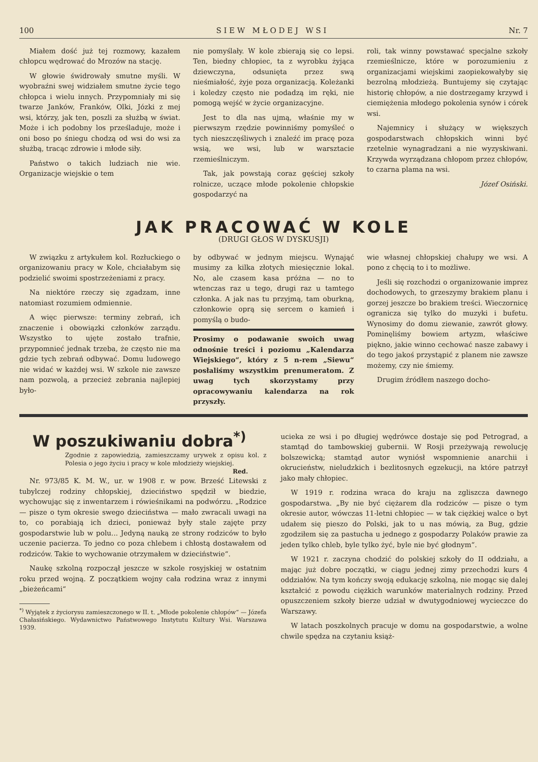100 S I E W M Ł O D E J W S I Nr. 7
Miałem dość już tej rozmowy, kazałem chłopcu wędrować do Mrozów na stację.
W głowie świdrowały smutne myśli. W wyobraźni swej widziałem smutne życie tego chłopca i wielu innych. Przypomniały mi się twarze Janków, Franków, Olki, Józki z mej wsi, którzy, jak ten, poszli za służbą w świat. Może i ich podobny los prześladuje, może i oni boso po śniegu chodzą od wsi do wsi za służbą, tracąc zdrowie i młode siły.
Państwo o takich ludziach nie wie. Organizacje wiejskie o tem
nie pomyślały. W kole zbierają się co lepsi. Ten, biedny chłopiec, ta z wyrobku żyjąca dziewczyna, odsunięta przez swą nieśmiałość, żyje poza organizacją. Koleżanki i koledzy często nie podadzą im ręki, nie pomogą wejść w życie organizacyjne.
Jest to dla nas ujmą, właśnie my w pierwszym rzędzie powinniśmy pomyśleć o tych nieszczęśliwych i znaleźć im pracę poza wsią, we wsi, lub w warsztacie rzemieślniczym.
Tak, jak powstają coraz gęściej szkoły rolnicze, uczące młode pokolenie chłopskie gospodarzyć na
roli, tak winny powstawać specjalne szkoły rzemieślnicze, które w porozumieniu z organizacjami wiejskimi zaopiekowałyby się bezrolną młodzieżą. Buntujemy się czytając historię chłopów, a nie dostrzegamy krzywd i ciemiężenia młodego pokolenia synów i córek wsi.
Najemnicy i służący w większych gospodarstwach chłopskich winni być rzetelnie wynagradzani a nie wyzyskiwani. Krzywda wyrządzana chłopom przez chłopów, to czarna plama na wsi.
Józef Osiński.
JAK PRACOWAĆ W KOLE
(DRUGI GŁOS W DYSKUSJI)
W związku z artykułem kol. Rozłuckiego o organizowaniu pracy w Kole, chciałabym się podzielić swoimi spostrzeżeniami z pracy.
Na niektóre rzeczy się zgadzam, inne natomiast rozumiem odmiennie.
A więc pierwsze: terminy zebrań, ich znaczenie i obowiązki członków zarządu. Wszystko to ujęte zostało trafnie, przypomnieć jednak trzeba, że często nie ma gdzie tych zebrań odbywać. Domu ludowego nie widać w każdej wsi. W szkole nie zawsze nam pozwolą, a przecież zebrania najlepiej było-
by odbywać w jednym miejscu. Wynająć musimy za kilka złotych miesięcznie lokal. No, ale czasem kasa próżna — no to wtenczas raz u tego, drugi raz u tamtego członka. A jak nas tu przyjmą, tam oburkną, członkowie oprą się sercem o kamień i pomyślą o budo-
Prosimy o podawanie swoich uwag odnośnie treści i poziomu „Kalendarza Wiejskiego“, który z 5 n-rem „Siewu“ posłaliśmy wszystkim prenumeratom. Z uwag tych skorzystamy przy opracowywaniu kalendarza na rok przyszły.
wie własnej chłopskiej chałupy we wsi. A pono z chęcią to i to możliwe.
Jeśli się rozchodzi o organizowanie imprez dochodowych, to grzeszymy brakiem planu i gorzej jeszcze bo brakiem treści. Wieczornicę ogranicza się tylko do muzyki i bufetu. Wynosimy do domu ziewanie, zawrót głowy. Pominęliśmy bowiem artyzm, właściwe piękno, jakie winno cechować nasze zabawy i do tego jakoś przystąpić z planem nie zawsze możemy, czy nie śmiemy.
Drugim źródłem naszego docho-
W poszukiwaniu dobra<sup>*)</sup>
Zgodnie z zapowiedzią, zamieszczamy urywek z opisu kol. z Polesia o jego życiu i pracy w kole młodzieży wiejskiej.
Red.
Nr. 973/85 K. M. W., ur. w 1908 r. w pow. Brześć Litewski z tubylczej rodziny chłopskiej, dzieciństwo spędził w biedzie, wychowując się z inwentarzem i rówieśnikami na podwórzu. „Rodzice — pisze o tym okresie swego dzieciństwa — mało zwracali uwagi na to, co porabiają ich dzieci, ponieważ były stale zajęte przy gospodarstwie lub w polu... Jedyną nauką ze strony rodziców to było uczenie pacierza. To jedno co poza chlebem i chłostą dostawałem od rodziców. Takie to wychowanie otrzymałem w dzieciństwie“.
Naukę szkolną rozpoczął jeszcze w szkole rosyjskiej w ostatnim roku przed wojną. Z początkiem wojny cała rodzina wraz z innymi „bieżeńcami“
<sup>*)</sup> Wyjątek z życiorysu zamieszczonego w II. t. „Młode pokolenie chłopów“ — Józefa Chałasińskiego. Wydawnictwo Państwowego Instytutu Kultury Wsi. Warszawa 1939.
ucieka ze wsi i po długiej wędrówce dostaje się pod Petrograd, a stamtąd do tambowskiej gubernii. W Rosji przeżywają rewolucję bolszewicką; stamtąd autor wyniósł wspomnienie anarchii i okrucieństw, nieludzkich i bezlitosnych egzekucji, na które patrzył jako mały chłopiec.
W 1919 r. rodzina wraca do kraju na zgliszcza dawnego gospodarstwa. „By nie być ciężarem dla rodziców — pisze o tym okresie autor, wówczas 11-letni chłopiec — w tak ciężkiej walce o byt udałem się pieszo do Polski, jak to u nas mówią, za Bug, gdzie zgodziłem się za pastucha u jednego z gospodarzy Polaków prawie za jeden tylko chleb, byle tylko żyć, byle nie być głodnym“.
W 1921 r. zaczyna chodzić do polskiej szkoły do II oddziału, a mając już dobre początki, w ciągu jednej zimy przechodzi kurs 4 oddziałów. Na tym kończy swoją edukację szkolną, nie mogąc się dalej kształcić z powodu ciężkich warunków materialnych rodziny. Przed opuszczeniem szkoły bierze udział w dwutygodniowej wycieczce do Warszawy.
W latach poszkolnych pracuje w domu na gospodarstwie, a wolne chwile spędza na czytaniu książ-